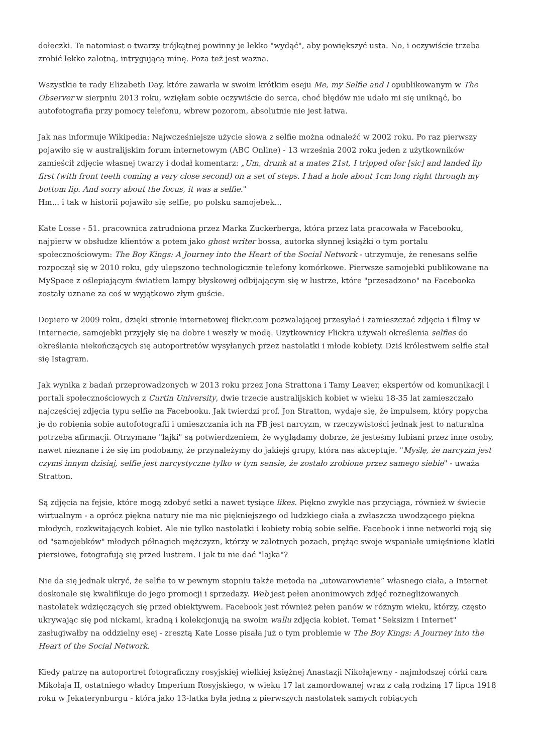dołeczki. Te natomiast o twarzy trójkątnej powinny je lekko "wydąć", aby powiększyć usta. No, i oczywiście trzeba zrobić lekko zalotną, intrygującą minę. Poza też jest ważna.
Wszystkie te rady Elizabeth Day, które zawarła w swoim krótkim eseju Me, my Selfie and I opublikowanym w The Observer w sierpniu 2013 roku, wzięłam sobie oczywiście do serca, choć błędów nie udało mi się uniknąć, bo autofotografia przy pomocy telefonu, wbrew pozorom, absolutnie nie jest łatwa.
Jak nas informuje Wikipedia: Najwcześniejsze użycie słowa z selfie można odnaleźć w 2002 roku. Po raz pierwszy pojawiło się w australijskim forum internetowym (ABC Online) - 13 września 2002 roku jeden z użytkowników zamieścił zdjęcie własnej twarzy i dodał komentarz: „Um, drunk at a mates 21st, I tripped ofer [sic] and landed lip first (with front teeth coming a very close second) on a set of steps. I had a hole about 1cm long right through my bottom lip. And sorry about the focus, it was a selfie."
Hm... i tak w historii pojawiło się selfie, po polsku samojebek...
Kate Losse - 51. pracownica zatrudniona przez Marka Zuckerberga, która przez lata pracowała w Facebooku, najpierw w obsłudze klientów a potem jako ghost writer bossa, autorka słynnej książki o tym portalu społecznościowym: The Boy Kings: A Journey into the Heart of the Social Network - utrzymuje, że renesans selfie rozpoczął się w 2010 roku, gdy ulepszono technologicznie telefony komórkowe. Pierwsze samojebki publikowane na MySpace z oślepiającym światłem lampy błyskowej odbijającym się w lustrze, które "przesadzono" na Facebooka zostały uznane za coś w wyjątkowo złym guście.
Dopiero w 2009 roku, dzięki stronie internetowej flickr.com pozwalającej przesyłać i zamieszczać zdjęcia i filmy w Internecie, samojebki przyjęły się na dobre i weszły w modę. Użytkownicy Flickra używali określenia selfies do określania niekończących się autoportretów wysyłanych przez nastolatki i młode kobiety. Dziś królestwem selfie stał się Istagram.
Jak wynika z badań przeprowadzonych w 2013 roku przez Jona Strattona i Tamy Leaver, ekspertów od komunikacji i portali społecznościowych z Curtin University, dwie trzecie australijskich kobiet w wieku 18-35 lat zamieszczało najczęściej zdjęcia typu selfie na Facebooku. Jak twierdzi prof. Jon Stratton, wydaje się, że impulsem, który popycha je do robienia sobie autofotografii i umieszczania ich na FB jest narcyzm, w rzeczywistości jednak jest to naturalna potrzeba afirmacji. Otrzymane "lajki" są potwierdzeniem, że wyglądamy dobrze, że jesteśmy lubiani przez inne osoby, nawet nieznane i że się im podobamy, że przynależymy do jakiejś grupy, która nas akceptuje. "Myślę, że narcyzm jest czymś innym dzisiaj, selfie jest narcystyczne tylko w tym sensie, że zostało zrobione przez samego siebie" - uważa Stratton.
Są zdjęcia na fejsie, które mogą zdobyć setki a nawet tysiące likes. Piękno zwykle nas przyciąga, również w świecie wirtualnym - a oprócz piękna natury nie ma nic piękniejszego od ludzkiego ciała a zwłaszcza uwodzącego piękna młodych, rozkwitających kobiet. Ale nie tylko nastolatki i kobiety robią sobie selfie. Facebook i inne networki roją się od "samojebków" młodych półnagich mężczyzn, którzy w zalotnych pozach, prężąc swoje wspaniałe umięśnione klatki piersiowe, fotografują się przed lustrem. I jak tu nie dać "lajka"?
Nie da się jednak ukryć, że selfie to w pewnym stopniu także metoda na „utowarowienie” własnego ciała, a Internet doskonale się kwalifikuje do jego promocji i sprzedaży. Web jest pełen anonimowych zdjęć roznegliżowanych nastolatek wdzięczących się przed obiektywem. Facebook jest również pełen panów w różnym wieku, którzy, często ukrywając się pod nickami, kradną i kolekcjonują na swoim wallu zdjęcia kobiet. Temat "Seksizm i Internet" zasługiwałby na oddzielny esej - zresztą Kate Losse pisała już o tym problemie w The Boy Kings: A Journey into the Heart of the Social Network.
Kiedy patrzę na autoportret fotograficzny rosyjskiej wielkiej księżnej Anastazji Nikołajewny - najmłodszej córki cara Mikołaja II, ostatniego władcy Imperium Rosyjskiego, w wieku 17 lat zamordowanej wraz z całą rodziną 17 lipca 1918 roku w Jekaterynburgu - która jako 13-latka była jedną z pierwszych nastolatek samych robiących